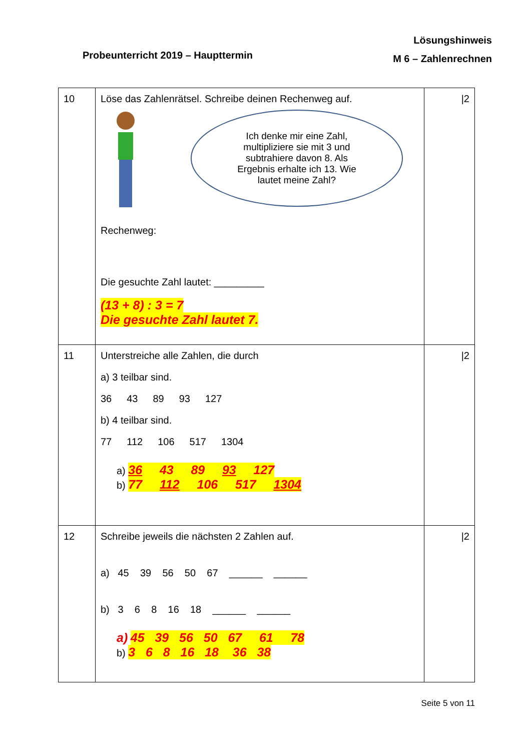Lösungshinweis
M 6 – Zahlenrechnen
Probeunterricht 2019 – Haupttermin
| 10 | Löse das Zahlenrätsel. Schreibe deinen Rechenweg auf. Ich denke mir eine Zahl, multipliziere sie mit 3 und subtrahiere davon 8. Als Ergebnis erhalte ich 13. Wie lautet meine Zahl? Rechenweg: Die gesuchte Zahl lautet: _________ (13 + 8) : 3 = 7 Die gesuchte Zahl lautet 7. | /2 |
| 11 | Unterstreiche alle Zahlen, die durch a) 3 teilbar sind. 36 43 89 93 127 b) 4 teilbar sind. 77 112 106 517 1304 a) 36 43 89 93 127 b) 77 112 106 517 1304 | /2 |
| 12 | Schreibe jeweils die nächsten 2 Zahlen auf. a) 45 39 56 50 67 ______ ______ b) 3 6 8 16 18 ______ ______ a) 45 39 56 50 67 61 78 b) 3 6 8 16 18 36 38 | /2 |
Seite 5 von 11